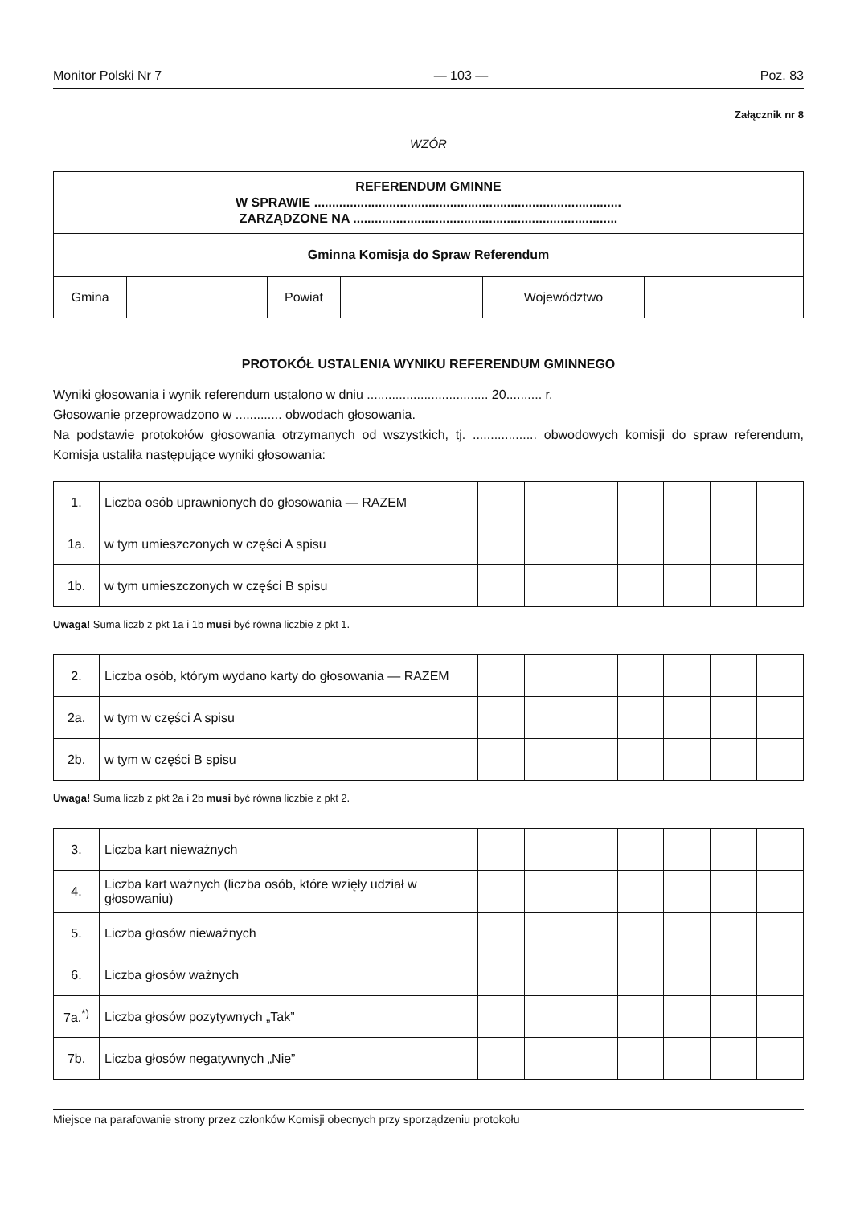Monitor Polski Nr 7 — 103 — Poz. 83
Załącznik nr 8
WZÓR
| REFERENDUM GMINNE W SPRAWIE ...................................................................................... ZARZĄDZONE NA .......................................................................... | | | | | |
| Gminna Komisja do Spraw Referendum | | | | | |
| Gmina | | Powiat | | Województwo | |
PROTOKÓŁ USTALENIA WYNIKU REFERENDUM GMINNEGO
Wyniki głosowania i wynik referendum ustalono w dniu .................................. 20.......... r.
Głosowanie przeprowadzono w ............. obwodach głosowania.
Na podstawie protokołów głosowania otrzymanych od wszystkich, tj. .................. obwodowych komisji do spraw referendum, Komisja ustaliła następujące wyniki głosowania:
| 1. | Liczba osób uprawnionych do głosowania — RAZEM | | | | | | | |
| 1a. | w tym umieszczonych w części A spisu | | | | | | | |
| 1b. | w tym umieszczonych w części B spisu | | | | | | | |
Uwaga! Suma liczb z pkt 1a i 1b musi być równa liczbie z pkt 1.
| 2. | Liczba osób, którym wydano karty do głosowania — RAZEM | | | | | | | |
| 2a. | w tym w części A spisu | | | | | | | |
| 2b. | w tym w części B spisu | | | | | | | |
Uwaga! Suma liczb z pkt 2a i 2b musi być równa liczbie z pkt 2.
| 3. | Liczba kart nieważnych | | | | | | | |
| 4. | Liczba kart ważnych (liczba osób, które wzięły udział w głosowaniu) | | | | | | | |
| 5. | Liczba głosów nieważnych | | | | | | | |
| 6. | Liczba głosów ważnych | | | | | | | |
| 7a.<sup>*)</sup> | Liczba głosów pozytywnych „Tak” | | | | | | | |
| 7b. | Liczba głosów negatywnych „Nie” | | | | | | | |
Miejsce na parafowanie strony przez członków Komisji obecnych przy sporządzeniu protokołu